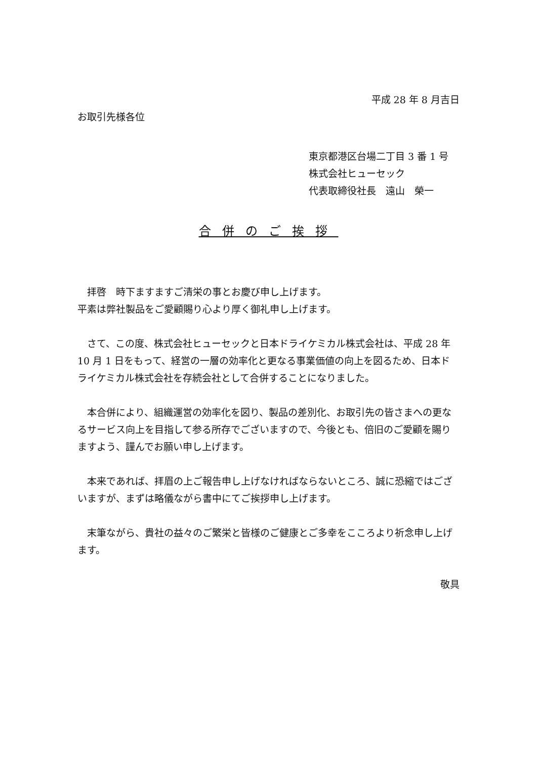平成 28 年 8 月吉日
お取引先様各位
東京都港区台場二丁目 3 番 1 号
株式会社ヒューセック
代表取締役社長　遠山　榮一
合併のご挨拶
　拝啓　時下ますますご清栄の事とお慶び申し上げます。
平素は弊社製品をご愛顧賜り心より厚く御礼申し上げます。
　さて、この度、株式会社ヒューセックと日本ドライケミカル株式会社は、平成 28 年 10 月 1 日をもって、経営の一層の効率化と更なる事業価値の向上を図るため、日本ドライケミカル株式会社を存続会社として合併することになりました。
　本合併により、組織運営の効率化を図り、製品の差別化、お取引先の皆さまへの更なるサービス向上を目指して参る所存でございますので、今後とも、倍旧のご愛顧を賜りますよう、謹んでお願い申し上げます。
　本来であれば、拝眉の上ご報告申し上げなければならないところ、誠に恐縮ではございますが、まずは略儀ながら書中にてご挨拶申し上げます。
　末筆ながら、貴社の益々のご繁栄と皆様のご健康とご多幸をこころより祈念申し上げます。
敬具